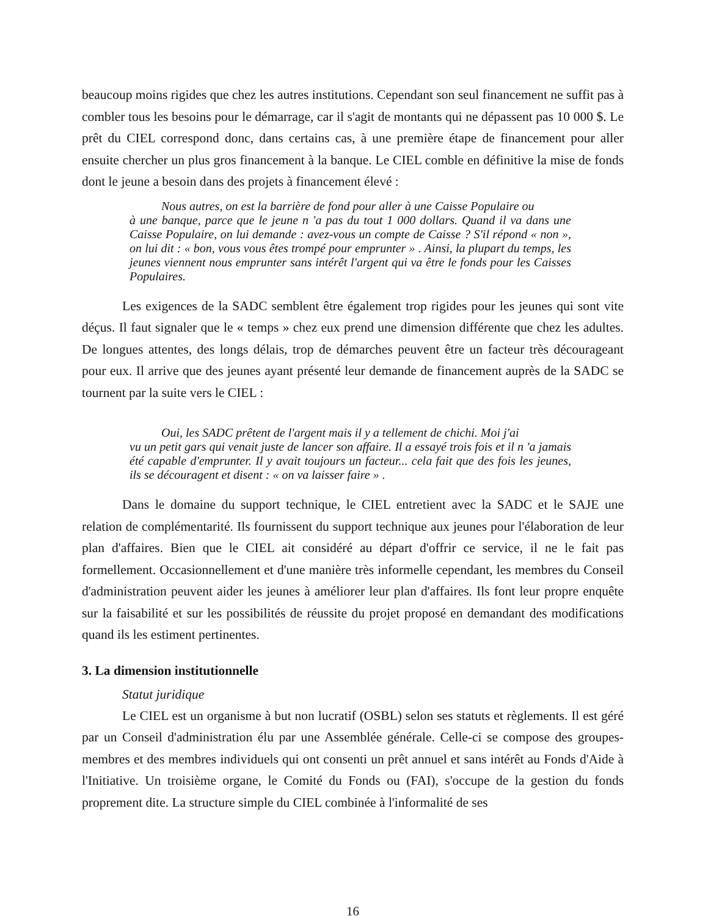beaucoup moins rigides que chez les autres institutions. Cependant son seul financement ne suffit pas à combler tous les besoins pour le démarrage, car il s'agit de montants qui ne dépassent pas 10 000 $. Le prêt du CIEL correspond donc, dans certains cas, à une première étape de financement pour aller ensuite chercher un plus gros financement à la banque. Le CIEL comble en définitive la mise de fonds dont le jeune a besoin dans des projets à financement élevé :
Nous autres, on est la barrière de fond pour aller à une Caisse Populaire ou
à une banque, parce que le jeune n 'a pas du tout 1 000 dollars. Quand il va dans une Caisse Populaire, on lui demande : avez-vous un compte de Caisse ? S'il répond « non », on lui dit : « bon, vous vous êtes trompé pour emprunter » . Ainsi, la plupart du temps, les jeunes viennent nous emprunter sans intérêt l'argent qui va être le fonds pour les Caisses Populaires.
Les exigences de la SADC semblent être également trop rigides pour les jeunes qui sont vite déçus. Il faut signaler que le « temps » chez eux prend une dimension différente que chez les adultes. De longues attentes, des longs délais, trop de démarches peuvent être un facteur très décourageant pour eux. Il arrive que des jeunes ayant présenté leur demande de financement auprès de la SADC se tournent par la suite vers le CIEL :
Oui, les SADC prêtent de l'argent mais il y a tellement de chichi. Moi j'ai
vu un petit gars qui venait juste de lancer son affaire. Il a essayé trois fois et il n 'a jamais été capable d'emprunter. Il y avait toujours un facteur... cela fait que des fois les jeunes, ils se découragent et disent : « on va laisser faire » .
Dans le domaine du support technique, le CIEL entretient avec la SADC et le SAJE une relation de complémentarité. Ils fournissent du support technique aux jeunes pour l'élaboration de leur plan d'affaires. Bien que le CIEL ait considéré au départ d'offrir ce service, il ne le fait pas formellement. Occasionnellement et d'une manière très informelle cependant, les membres du Conseil d'administration peuvent aider les jeunes à améliorer leur plan d'affaires. Ils font leur propre enquête sur la faisabilité et sur les possibilités de réussite du projet proposé en demandant des modifications quand ils les estiment pertinentes.
3. La dimension institutionnelle
Statut juridique
Le CIEL est un organisme à but non lucratif (OSBL) selon ses statuts et règlements. Il est géré par un Conseil d'administration élu par une Assemblée générale. Celle-ci se compose des groupes-membres et des membres individuels qui ont consenti un prêt annuel et sans intérêt au Fonds d'Aide à l'Initiative. Un troisième organe, le Comité du Fonds ou (FAI), s'occupe de la gestion du fonds proprement dite. La structure simple du CIEL combinée à l'informalité de ses
16